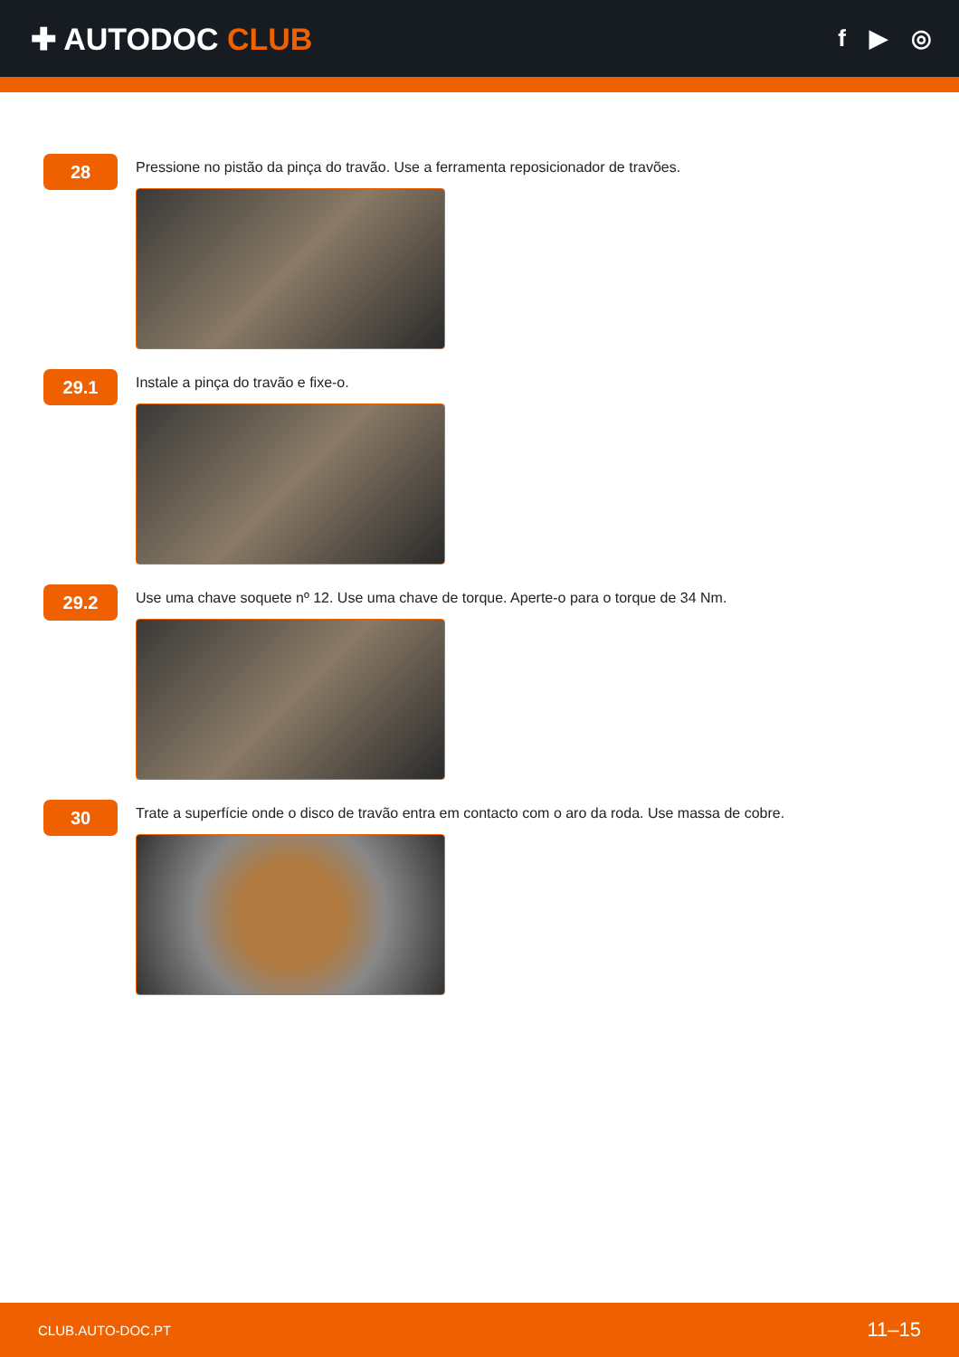✚ AUTODOC CLUB
f ▶ ◎
28
Pressione no pistão da pinça do travão. Use a ferramenta reposicionador de travões.
29.1
Instale a pinça do travão e fixe-o.
29.2
Use uma chave soquete nº 12. Use uma chave de torque. Aperte-o para o torque de 34 Nm.
30
Trate a superfície onde o disco de travão entra em contacto com o aro da roda. Use massa de cobre.
CLUB.AUTO-DOC.PT 11–15